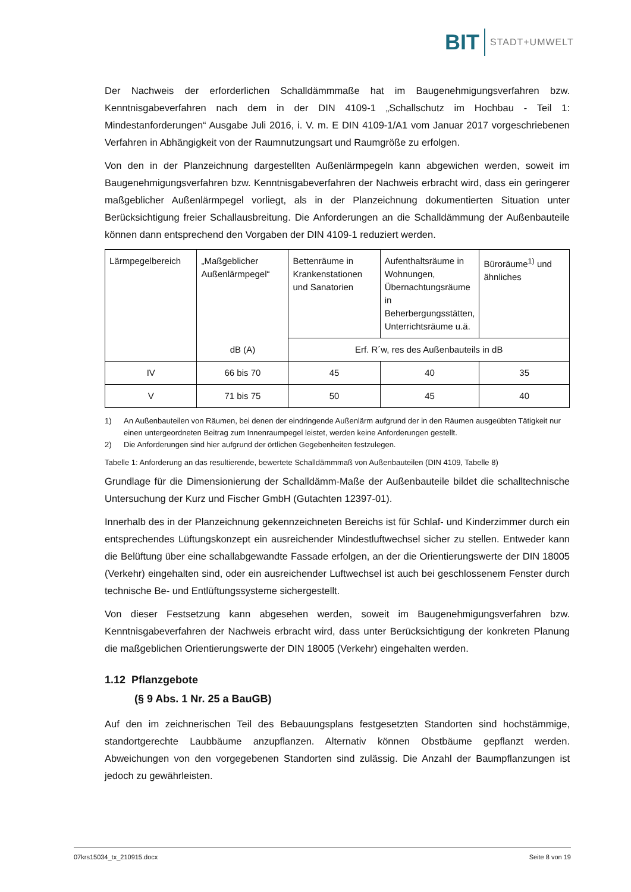BIT STADT+UMWELT
Der Nachweis der erforderlichen Schalldämmmaße hat im Baugenehmigungsverfahren bzw. Kenntnisgabeverfahren nach dem in der DIN 4109-1 „Schallschutz im Hochbau - Teil 1: Mindestanforderungen“ Ausgabe Juli 2016, i. V. m. E DIN 4109-1/A1 vom Januar 2017 vorgeschriebenen Verfahren in Abhängigkeit von der Raumnutzungsart und Raumgröße zu erfolgen.
Von den in der Planzeichnung dargestellten Außenlärmpegeln kann abgewichen werden, soweit im Baugenehmigungsverfahren bzw. Kenntnisgabeverfahren der Nachweis erbracht wird, dass ein geringerer maßgeblicher Außenlärmpegel vorliegt, als in der Planzeichnung dokumentierten Situation unter Berücksichtigung freier Schallausbreitung. Die Anforderungen an die Schalldämmung der Außenbauteile können dann entsprechend den Vorgaben der DIN 4109-1 reduziert werden.
| Lärmpegelbereich | „Maßgeblicher Außenlärmpegel“ | Bettenräume in Krankenstationen und Sanatorien | Aufenthaltsräume in Wohnungen, Übernachtungsräume in Beherbergungsstätten, Unterrichtsräume u.ä. | Büroräume<sup>1)</sup> und ähnliches |
| | dB (A) | Erf. R´w, res des Außenbauteils in dB | | |
| IV | 66 bis 70 | 45 | 40 | 35 |
| V | 71 bis 75 | 50 | 45 | 40 |
1) An Außenbauteilen von Räumen, bei denen der eindringende Außenlärm aufgrund der in den Räumen ausgeübten Tätigkeit nur einen untergeordneten Beitrag zum Innenraumpegel leistet, werden keine Anforderungen gestellt.
2) Die Anforderungen sind hier aufgrund der örtlichen Gegebenheiten festzulegen.
Tabelle 1: Anforderung an das resultierende, bewertete Schalldämmmaß von Außenbauteilen (DIN 4109, Tabelle 8)
Grundlage für die Dimensionierung der Schalldämm-Maße der Außenbauteile bildet die schalltechnische Untersuchung der Kurz und Fischer GmbH (Gutachten 12397-01).
Innerhalb des in der Planzeichnung gekennzeichneten Bereichs ist für Schlaf- und Kinderzimmer durch ein entsprechendes Lüftungskonzept ein ausreichender Mindestluftwechsel sicher zu stellen. Entweder kann die Belüftung über eine schallabgewandte Fassade erfolgen, an der die Orientierungswerte der DIN 18005 (Verkehr) eingehalten sind, oder ein ausreichender Luftwechsel ist auch bei geschlossenem Fenster durch technische Be- und Entlüftungssysteme sichergestellt.
Von dieser Festsetzung kann abgesehen werden, soweit im Baugenehmigungsverfahren bzw. Kenntnisgabeverfahren der Nachweis erbracht wird, dass unter Berücksichtigung der konkreten Planung die maßgeblichen Orientierungswerte der DIN 18005 (Verkehr) eingehalten werden.
1.12 Pflanzgebote
(§ 9 Abs. 1 Nr. 25 a BauGB)
Auf den im zeichnerischen Teil des Bebauungsplans festgesetzten Standorten sind hochstämmige, standortgerechte Laubbäume anzupflanzen. Alternativ können Obstbäume gepflanzt werden. Abweichungen von den vorgegebenen Standorten sind zulässig. Die Anzahl der Baumpflanzungen ist jedoch zu gewährleisten.
07krs15034_tx_210915.docx Seite 8 von 19